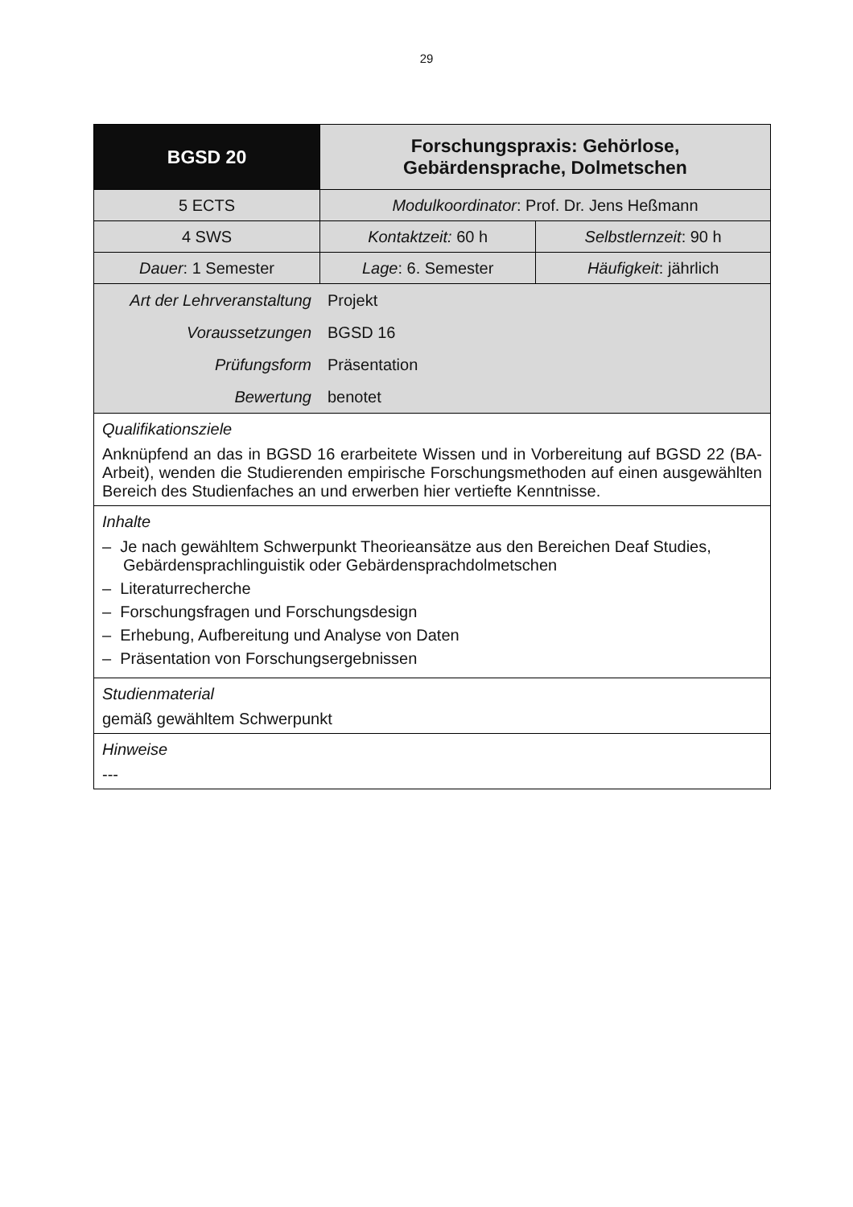29
| BGSD 20 | Forschungspraxis: Gehörlose, Gebärdensprache, Dolmetschen | |
| 5 ECTS | Modulkoordinator : Prof. Dr. Jens Heßmann | |
| 4 SWS | Kontaktzeit: 60 h | Selbstlernzeit : 90 h |
| Dauer : 1 Semester | Lage : 6. Semester | Häufigkeit : jährlich |
| / Art der Lehrveranstaltung / Projekt / / Voraussetzungen / BGSD 16 / / Prüfungsform / Präsentation / / Bewertung / benotet / | | |
| Qualifikationsziele Anknüpfend an das in BGSD 16 erarbeitete Wissen und in Vorbereitung auf BGSD 22 (BA-Arbeit), wenden die Studierenden empirische Forschungsmethoden auf einen ausgewählten Bereich des Studienfaches an und erwerben hier vertiefte Kenntnisse. | | |
| Inhalte – Je nach gewähltem Schwerpunkt Theorieansätze aus den Bereichen Deaf Studies, Gebärdensprachlinguistik oder Gebärdensprachdolmetschen – Literaturrecherche – Forschungsfragen und Forschungsdesign – Erhebung, Aufbereitung und Analyse von Daten – Präsentation von Forschungsergebnissen | | |
| Studienmaterial gemäß gewähltem Schwerpunkt | | |
| Hinweise --- | | |